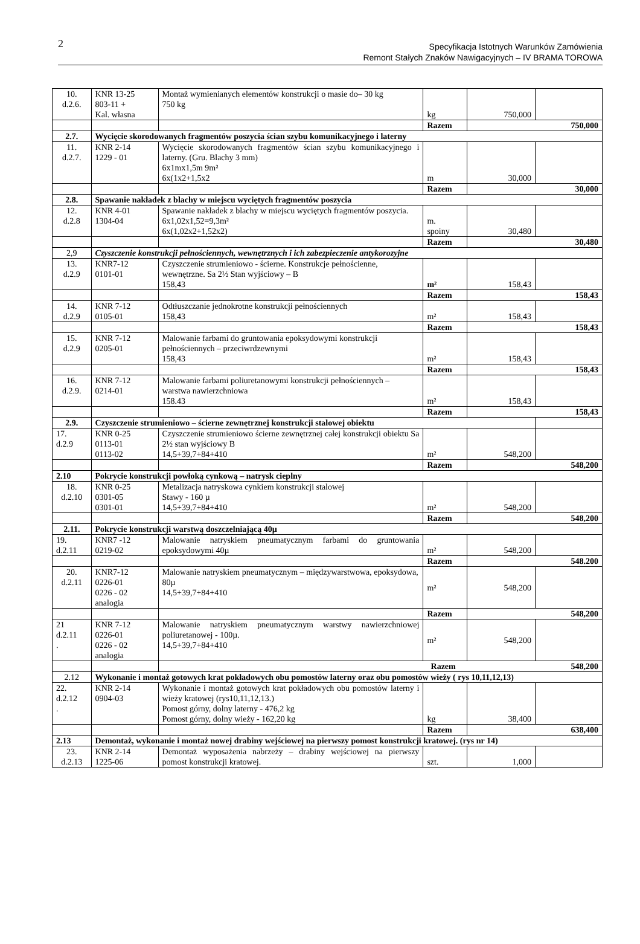2
Specyfikacja Istotnych Warunków Zamówienia
Remont Stałych Znaków Nawigacyjnych – IV BRAMA TOROWA
| 10. d.2.6. | KNR 13-25 803-11 + Kal. własna | Montaż wymienianych elementów konstrukcji o masie do– 30 kg 750 kg | kg | 750,000 | |
| | | | Razem | 750,000 | |
| 2.7. | Wycięcie skorodowanych fragmentów poszycia ścian szybu komunikacyjnego i laterny | | | | |
| 11. d.2.7. | KNR 2-14 1229 - 01 | Wycięcie skorodowanych fragmentów ścian szybu komunikacyjnego i laterny. (Gru. Blachy 3 mm) 6x1mx1,5m 9m² 6x(1x2+1,5x2 | m | 30,000 | |
| | | | Razem | 30,000 | |
| 2.8. | Spawanie nakładek z blachy w miejscu wyciętych fragmentów poszycia | | | | |
| 12. d.2.8 | KNR 4-01 1304-04 | Spawanie nakładek z blachy w miejscu wyciętych fragmentów poszycia. 6x1,02x1,52=9,3m² 6x(1,02x2+1,52x2) | m. spoiny | 30,480 | |
| | | | Razem | 30,480 | |
| 2,9 | Czyszczenie konstrukcji pełnościennych, wewnętrznych i ich zabezpieczenie antykorozyjne | | | | |
| 13. d.2.9 | KNR7-12 0101-01 | Czyszczenie strumieniowo - ścierne. Konstrukcje pełnościenne, wewnętrzne. Sa 2½ Stan wyjściowy – B 158,43 | m² | 158,43 | |
| | | | Razem | 158,43 | |
| 14. d.2.9 | KNR 7-12 0105-01 | Odtłuszczanie jednokrotne konstrukcji pełnościennych 158,43 | m² | 158,43 | |
| | | | Razem | 158,43 | |
| 15. d.2.9 | KNR 7-12 0205-01 | Malowanie farbami do gruntowania epoksydowymi konstrukcji pełnościennych – przeciwrdzewnymi 158,43 | m² | 158,43 | |
| | | | Razem | 158,43 | |
| 16. d.2.9. | KNR 7-12 0214-01 | Malowanie farbami poliuretanowymi konstrukcji pełnościennych – warstwa nawierzchniowa 158.43 | m² | 158,43 | |
| | | | Razem | 158,43 | |
| 2.9. | Czyszczenie strumieniowo – ścierne zewnętrznej konstrukcji stalowej obiektu | | | | |
| 17. d.2.9 | KNR 0-25 0113-01 0113-02 | Czyszczenie strumieniowo ścierne zewnętrznej całej konstrukcji obiektu Sa 2½ stan wyjściowy B 14,5+39,7+84+410 | m² | 548,200 | |
| | | | Razem | 548,200 | |
| 2.10 | Pokrycie konstrukcji powłoką cynkową – natrysk cieplny | | | | |
| 18. d.2.10 | KNR 0-25 0301-05 0301-01 | Metalizacja natryskowa cynkiem konstrukcji stalowej Stawy - 160 µ 14,5+39,7+84+410 | m² | 548,200 | |
| | | | Razem | 548,200 | |
| 2.11. | Pokrycie konstrukcji warstwą doszczelniającą 40µ | | | | |
| 19. d.2.11 | KNR7 -12 0219-02 | Malowanie natryskiem pneumatycznym farbami do gruntowania epoksydowymi 40µ | m² | 548,200 | |
| | | | Razem | 548.200 | |
| 20. d.2.11 | KNR7-12 0226-01 0226 - 02 analogia | Malowanie natryskiem pneumatycznym – międzywarstwowa, epoksydowa, 80µ 14,5+39,7+84+410 | m² | 548,200 | |
| | | | Razem | 548,200 | |
| 21 d.2.11 . | KNR 7-12 0226-01 0226 - 02 analogia | Malowanie natryskiem pneumatycznym warstwy nawierzchniowej poliuretanowej - 100µ. 14,5+39,7+84+410 | m² | 548,200 | |
| | | Razem 548,200 | | | |
| 2.12 | Wykonanie i montaż gotowych krat pokładowych obu pomostów laterny oraz obu pomostów wieży ( rys 10,11,12,13) | | | | |
| 22. d.2.12 . | KNR 2-14 0904-03 | Wykonanie i montaż gotowych krat pokładowych obu pomostów laterny i wieży kratowej (rys10,11,12,13.) Pomost górny, dolny laterny - 476,2 kg Pomost górny, dolny wieży - 162,20 kg | kg | 38,400 | |
| | | | Razem | 638,400 | |
| 2.13 | Demontaż, wykonanie i montaż nowej drabiny wejściowej na pierwszy pomost konstrukcji kratowej. (rys nr 14) | | | | |
| 23. d.2.13 | KNR 2-14 1225-06 | Demontaż wyposażenia nabrzeży – drabiny wejściowej na pierwszy pomost konstrukcji kratowej. | szt. | 1,000 | |